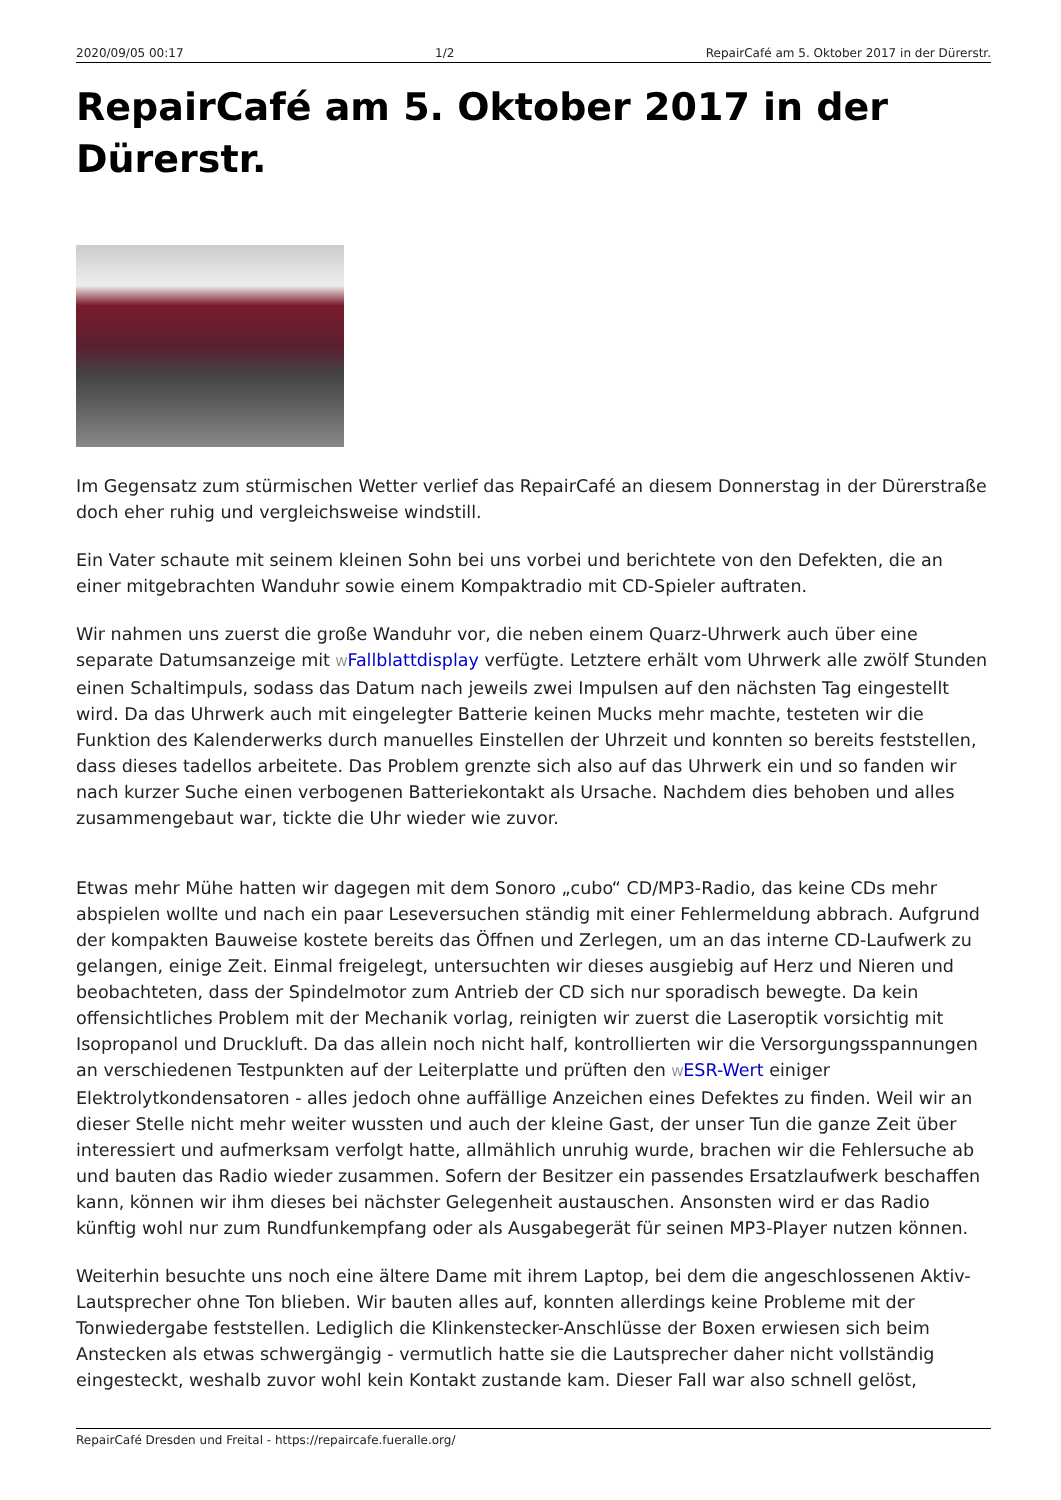2020/09/05 00:17 1/2 RepairCafé am 5. Oktober 2017 in der Dürerstr.
RepairCafé am 5. Oktober 2017 in der Dürerstr.
Im Gegensatz zum stürmischen Wetter verlief das RepairCafé an diesem Donnerstag in der Dürerstraße doch eher ruhig und vergleichsweise windstill.
Ein Vater schaute mit seinem kleinen Sohn bei uns vorbei und berichtete von den Defekten, die an einer mitgebrachten Wanduhr sowie einem Kompaktradio mit CD-Spieler auftraten.
Wir nahmen uns zuerst die große Wanduhr vor, die neben einem Quarz-Uhrwerk auch über eine separate Datumsanzeige mit WFallblattdisplay verfügte. Letztere erhält vom Uhrwerk alle zwölf Stunden einen Schaltimpuls, sodass das Datum nach jeweils zwei Impulsen auf den nächsten Tag eingestellt wird. Da das Uhrwerk auch mit eingelegter Batterie keinen Mucks mehr machte, testeten wir die Funktion des Kalenderwerks durch manuelles Einstellen der Uhrzeit und konnten so bereits feststellen, dass dieses tadellos arbeitete. Das Problem grenzte sich also auf das Uhrwerk ein und so fanden wir nach kurzer Suche einen verbogenen Batteriekontakt als Ursache. Nachdem dies behoben und alles zusammengebaut war, tickte die Uhr wieder wie zuvor.
Etwas mehr Mühe hatten wir dagegen mit dem Sonoro „cubo“ CD/MP3-Radio, das keine CDs mehr abspielen wollte und nach ein paar Leseversuchen ständig mit einer Fehlermeldung abbrach. Aufgrund der kompakten Bauweise kostete bereits das Öffnen und Zerlegen, um an das interne CD-Laufwerk zu gelangen, einige Zeit. Einmal freigelegt, untersuchten wir dieses ausgiebig auf Herz und Nieren und beobachteten, dass der Spindelmotor zum Antrieb der CD sich nur sporadisch bewegte. Da kein offensichtliches Problem mit der Mechanik vorlag, reinigten wir zuerst die Laseroptik vorsichtig mit Isopropanol und Druckluft. Da das allein noch nicht half, kontrollierten wir die Versorgungsspannungen an verschiedenen Testpunkten auf der Leiterplatte und prüften den WESR-Wert einiger Elektrolytkondensatoren - alles jedoch ohne auffällige Anzeichen eines Defektes zu finden. Weil wir an dieser Stelle nicht mehr weiter wussten und auch der kleine Gast, der unser Tun die ganze Zeit über interessiert und aufmerksam verfolgt hatte, allmählich unruhig wurde, brachen wir die Fehlersuche ab und bauten das Radio wieder zusammen. Sofern der Besitzer ein passendes Ersatzlaufwerk beschaffen kann, können wir ihm dieses bei nächster Gelegenheit austauschen. Ansonsten wird er das Radio künftig wohl nur zum Rundfunkempfang oder als Ausgabegerät für seinen MP3-Player nutzen können.
Weiterhin besuchte uns noch eine ältere Dame mit ihrem Laptop, bei dem die angeschlossenen Aktiv-Lautsprecher ohne Ton blieben. Wir bauten alles auf, konnten allerdings keine Probleme mit der Tonwiedergabe feststellen. Lediglich die Klinkenstecker-Anschlüsse der Boxen erwiesen sich beim Anstecken als etwas schwergängig - vermutlich hatte sie die Lautsprecher daher nicht vollständig eingesteckt, weshalb zuvor wohl kein Kontakt zustande kam. Dieser Fall war also schnell gelöst,
RepairCafé Dresden und Freital - https://repaircafe.fueralle.org/